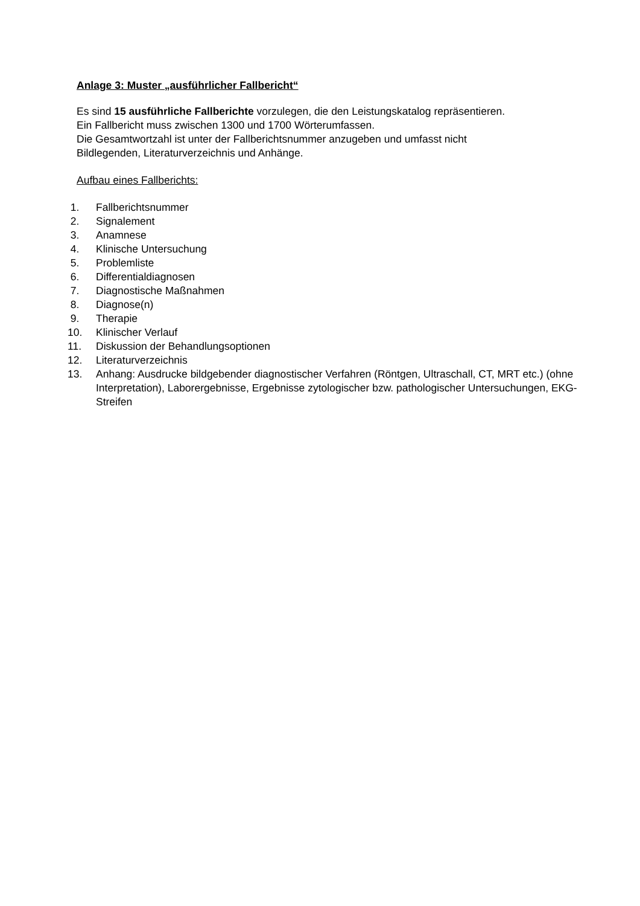Anlage 3: Muster „ausführlicher Fallbericht“
Es sind 15 ausführliche Fallberichte vorzulegen, die den Leistungskatalog repräsentieren.
Ein Fallbericht muss zwischen 1300 und 1700 Wörterumfassen.
Die Gesamtwortzahl ist unter der Fallberichtsnummer anzugeben und umfasst nicht
Bildlegenden, Literaturverzeichnis und Anhänge.
Aufbau eines Fallberichts:
1. Fallberichtsnummer
2. Signalement
3. Anamnese
4. Klinische Untersuchung
5. Problemliste
6. Differentialdiagnosen
7. Diagnostische Maßnahmen
8. Diagnose(n)
9. Therapie
10. Klinischer Verlauf
11. Diskussion der Behandlungsoptionen
12. Literaturverzeichnis
13. Anhang: Ausdrucke bildgebender diagnostischer Verfahren (Röntgen, Ultraschall, CT, MRT etc.) (ohne Interpretation), Laborergebnisse, Ergebnisse zytologischer bzw. pathologischer Untersuchungen, EKG-Streifen